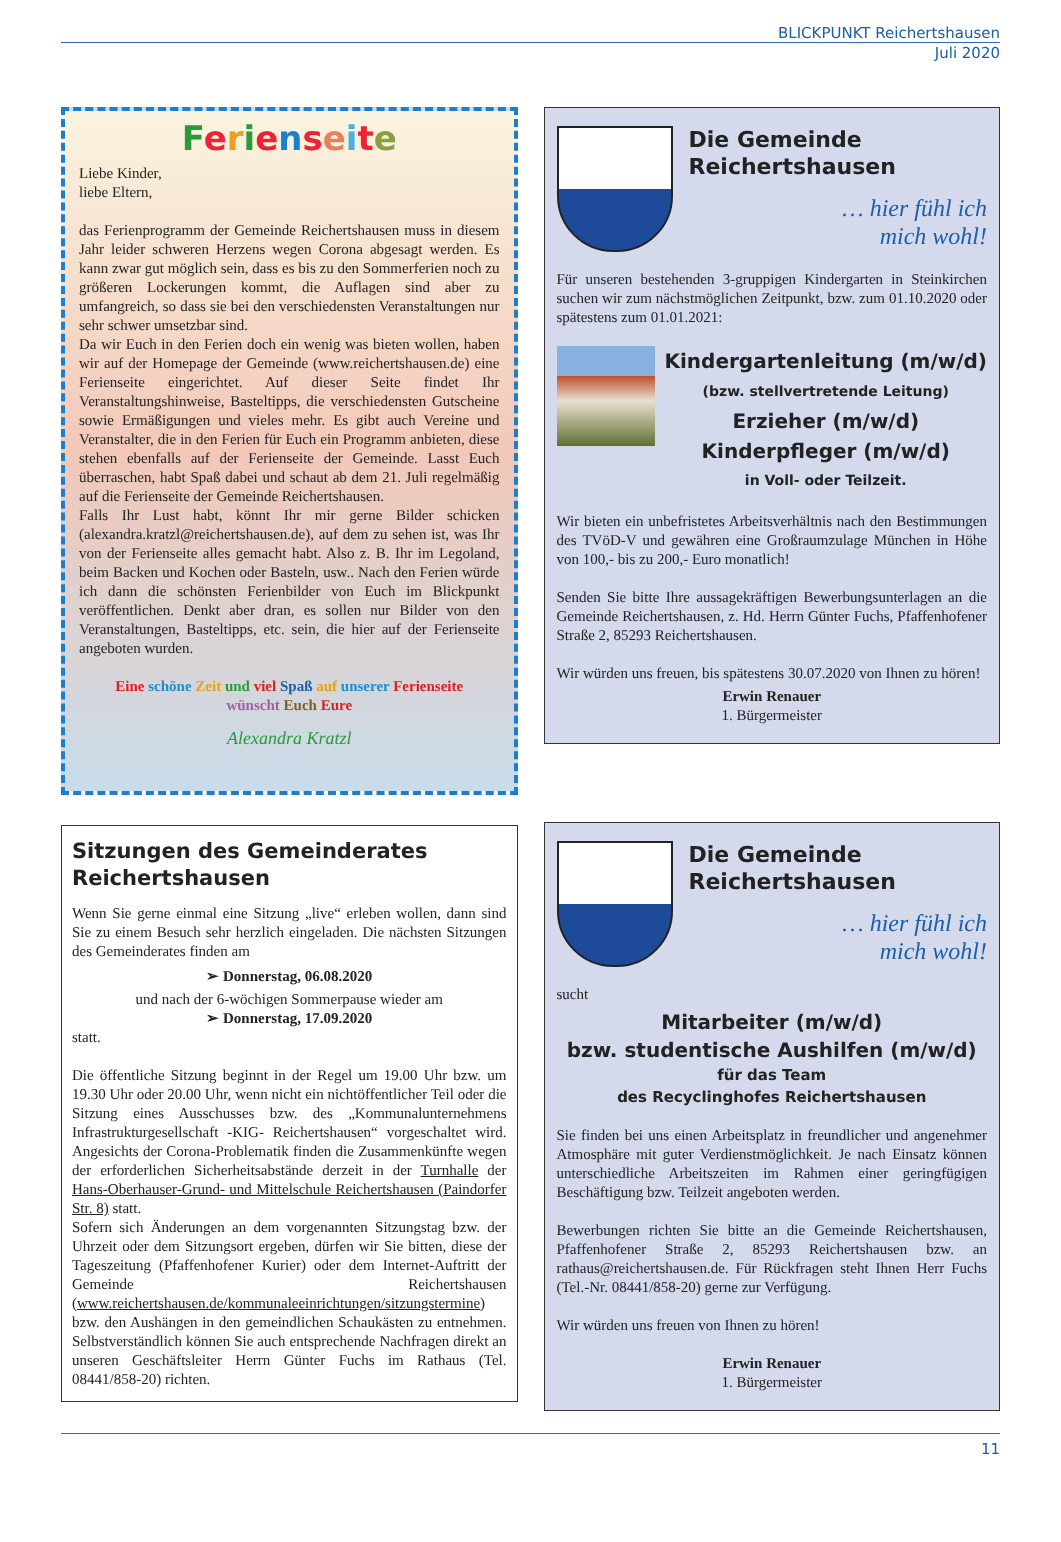BLICKPUNKT Reichertshausen
Juli 2020
Ferienseite
Liebe Kinder,
liebe Eltern,
das Ferienprogramm der Gemeinde Reichertshausen muss in diesem Jahr leider schweren Herzens wegen Corona abgesagt werden. Es kann zwar gut möglich sein, dass es bis zu den Sommerferien noch zu größeren Lockerungen kommt, die Auflagen sind aber zu umfangreich, so dass sie bei den verschiedensten Veranstaltungen nur sehr schwer umsetzbar sind.
Da wir Euch in den Ferien doch ein wenig was bieten wollen, haben wir auf der Homepage der Gemeinde (www.reichertshausen.de) eine Ferienseite eingerichtet. Auf dieser Seite findet Ihr Veranstaltungshinweise, Basteltipps, die verschiedensten Gutscheine sowie Ermäßigungen und vieles mehr. Es gibt auch Vereine und Veranstalter, die in den Ferien für Euch ein Programm anbieten, diese stehen ebenfalls auf der Ferienseite der Gemeinde. Lasst Euch überraschen, habt Spaß dabei und schaut ab dem 21. Juli regelmäßig auf die Ferienseite der Gemeinde Reichertshausen.
Falls Ihr Lust habt, könnt Ihr mir gerne Bilder schicken (alexandra.kratzl@reichertshausen.de), auf dem zu sehen ist, was Ihr von der Ferienseite alles gemacht habt. Also z. B. Ihr im Legoland, beim Backen und Kochen oder Basteln, usw.. Nach den Ferien würde ich dann die schönsten Ferienbilder von Euch im Blickpunkt veröffentlichen. Denkt aber dran, es sollen nur Bilder von den Veranstaltungen, Basteltipps, etc. sein, die hier auf der Ferienseite angeboten wurden.
Eine schöne Zeit und viel Spaß auf unserer Ferienseite
wünscht Euch Eure
Alexandra Kratzl
Sitzungen des Gemeinderates Reichertshausen
Wenn Sie gerne einmal eine Sitzung „live“ erleben wollen, dann sind Sie zu einem Besuch sehr herzlich eingeladen. Die nächsten Sitzungen des Gemeinderates finden am
➢ Donnerstag, 06.08.2020
und nach der 6-wöchigen Sommerpause wieder am
➢ Donnerstag, 17.09.2020
statt.
Die öffentliche Sitzung beginnt in der Regel um 19.00 Uhr bzw. um 19.30 Uhr oder 20.00 Uhr, wenn nicht ein nichtöffentlicher Teil oder die Sitzung eines Ausschusses bzw. des „Kommunalunternehmens Infrastrukturgesellschaft -KIG- Reichertshausen“ vorgeschaltet wird. Angesichts der Corona-Problematik finden die Zusammenkünfte wegen der erforderlichen Sicherheitsabstände derzeit in der Turnhalle der Hans-Oberhauser-Grund- und Mittelschule Reichertshausen (Paindorfer Str. 8) statt.
Sofern sich Änderungen an dem vorgenannten Sitzungstag bzw. der Uhrzeit oder dem Sitzungsort ergeben, dürfen wir Sie bitten, diese der Tageszeitung (Pfaffenhofener Kurier) oder dem Internet-Auftritt der Gemeinde Reichertshausen (www.reichertshausen.de/kommunaleeinrichtungen/sitzungstermine) bzw. den Aushängen in den gemeindlichen Schaukästen zu entnehmen. Selbstverständlich können Sie auch entsprechende Nachfragen direkt an unseren Geschäftsleiter Herrn Günter Fuchs im Rathaus (Tel. 08441/858-20) richten.
Die Gemeinde
Reichertshausen
… hier fühl ich
mich wohl!
Für unseren bestehenden 3-gruppigen Kindergarten in Steinkirchen suchen wir zum nächstmöglichen Zeitpunkt, bzw. zum 01.10.2020 oder spätestens zum 01.01.2021:
Kindergartenleitung (m/w/d)
(bzw. stellvertretende Leitung)
Erzieher (m/w/d)
Kinderpfleger (m/w/d)
in Voll- oder Teilzeit.
Wir bieten ein unbefristetes Arbeitsverhältnis nach den Bestimmungen des TVöD-V und gewähren eine Großraumzulage München in Höhe von 100,- bis zu 200,- Euro monatlich!
Senden Sie bitte Ihre aussagekräftigen Bewerbungsunterlagen an die Gemeinde Reichertshausen, z. Hd. Herrn Günter Fuchs, Pfaffenhofener Straße 2, 85293 Reichertshausen.
Wir würden uns freuen, bis spätestens 30.07.2020 von Ihnen zu hören!
Erwin Renauer
1. Bürgermeister
Die Gemeinde
Reichertshausen
… hier fühl ich
mich wohl!
sucht
Mitarbeiter (m/w/d)
bzw. studentische Aushilfen (m/w/d)
für das Team
des Recyclinghofes Reichertshausen
Sie finden bei uns einen Arbeitsplatz in freundlicher und angenehmer Atmosphäre mit guter Verdienstmöglichkeit. Je nach Einsatz können unterschiedliche Arbeitszeiten im Rahmen einer geringfügigen Beschäftigung bzw. Teilzeit angeboten werden.
Bewerbungen richten Sie bitte an die Gemeinde Reichertshausen, Pfaffenhofener Straße 2, 85293 Reichertshausen bzw. an rathaus@reichertshausen.de. Für Rückfragen steht Ihnen Herr Fuchs (Tel.-Nr. 08441/858-20) gerne zur Verfügung.
Wir würden uns freuen von Ihnen zu hören!
Erwin Renauer
1. Bürgermeister
11